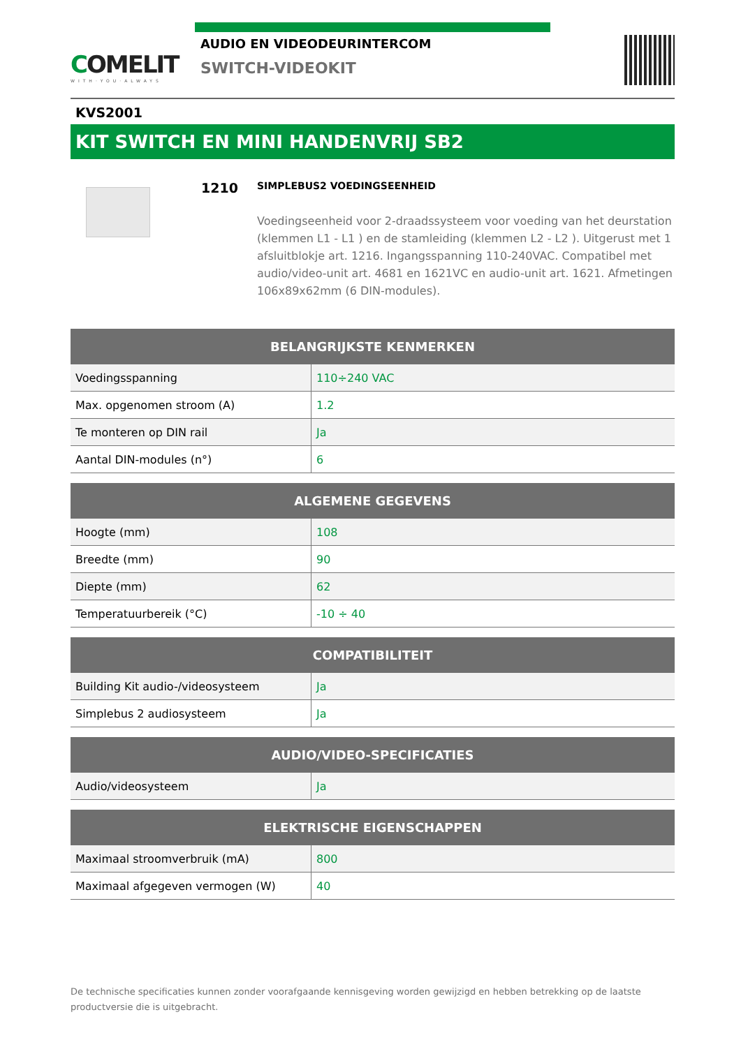COMELIT
WITH·YOU·ALWAYS
AUDIO EN VIDEODEURINTERCOM
SWITCH-VIDEOKIT
KVS2001
KIT SWITCH EN MINI HANDENVRIJ SB2
1210
SIMPLEBUS2 VOEDINGSEENHEID
Voedingseenheid voor 2-draadssysteem voor voeding van het deurstation (klemmen L1 - L1 ) en de stamleiding (klemmen L2 - L2 ). Uitgerust met 1 afsluitblokje art. 1216. Ingangsspanning 110-240VAC. Compatibel met audio/video-unit art. 4681 en 1621VC en audio-unit art. 1621. Afmetingen 106x89x62mm (6 DIN-modules).
| BELANGRIJKSTE KENMERKEN | |
| --- | --- |
| Voedingsspanning | 110÷240 VAC |
| Max. opgenomen stroom (A) | 1.2 |
| Te monteren op DIN rail | Ja |
| Aantal DIN-modules (n°) | 6 |
| ALGEMENE GEGEVENS | |
| --- | --- |
| Hoogte (mm) | 108 |
| Breedte (mm) | 90 |
| Diepte (mm) | 62 |
| Temperatuurbereik (°C) | -10 ÷ 40 |
| COMPATIBILITEIT | |
| --- | --- |
| Building Kit audio-/videosysteem | Ja |
| Simplebus 2 audiosysteem | Ja |
| AUDIO/VIDEO-SPECIFICATIES | |
| --- | --- |
| Audio/videosysteem | Ja |
| ELEKTRISCHE EIGENSCHAPPEN | |
| --- | --- |
| Maximaal stroomverbruik (mA) | 800 |
| Maximaal afgegeven vermogen (W) | 40 |
De technische specificaties kunnen zonder voorafgaande kennisgeving worden gewijzigd en hebben betrekking op de laatste productversie die is uitgebracht.